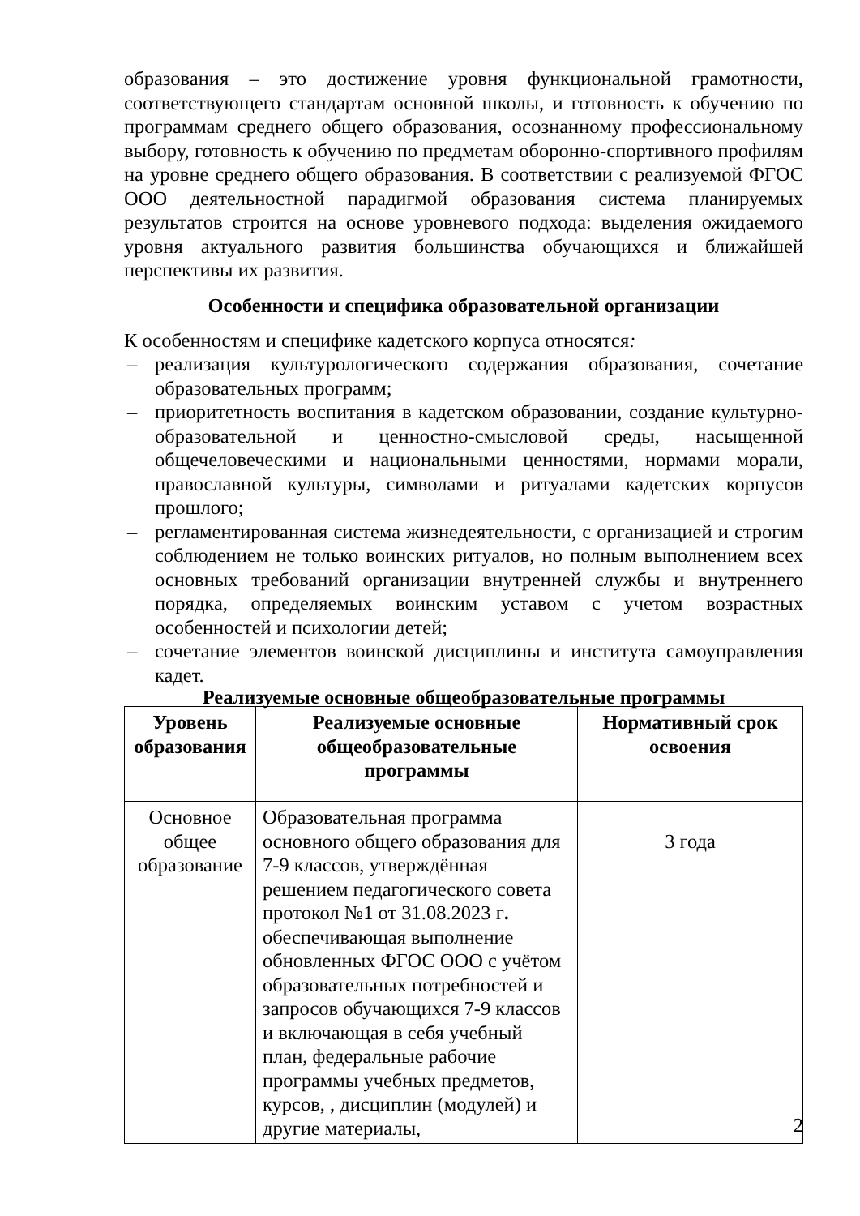образования – это достижение уровня функциональной грамотности, соответствующего стандартам основной школы, и готовность к обучению по программам среднего общего образования, осознанному профессиональному выбору, готовность к обучению по предметам оборонно-спортивного профилям на уровне среднего общего образования. В соответствии с реализуемой ФГОС ООО деятельностной парадигмой образования система планируемых результатов строится на основе уровневого подхода: выделения ожидаемого уровня актуального развития большинства обучающихся и ближайшей перспективы их развития.
Особенности и специфика образовательной организации
К особенностям и специфике кадетского корпуса относятся:
– реализация культурологического содержания образования, сочетание образовательных программ;
– приоритетность воспитания в кадетском образовании, создание культурно-образовательной и ценностно-смысловой среды, насыщенной общечеловеческими и национальными ценностями, нормами морали, православной культуры, символами и ритуалами кадетских корпусов прошлого;
– регламентированная система жизнедеятельности, с организацией и строгим соблюдением не только воинских ритуалов, но полным выполнением всех основных требований организации внутренней службы и внутреннего порядка, определяемых воинским уставом с учетом возрастных особенностей и психологии детей;
– сочетание элементов воинской дисциплины и института самоуправления кадет.
Реализуемые основные общеобразовательные программы
| Уровень образования | Реализуемые основные общеобразовательные программы | Нормативный срок освоения |
| --- | --- | --- |
| Основное общее образование | Образовательная программа основного общего образования для 7-9 классов, утверждённая решением педагогического совета протокол №1 от 31.08.2023 г . обеспечивающая выполнение обновленных ФГОС ООО с учётом образовательных потребностей и запросов обучающихся 7-9 классов и включающая в себя учебный план, федеральные рабочие программы учебных предметов, курсов, , дисциплин (модулей) и другие материалы, | 3 года |
2